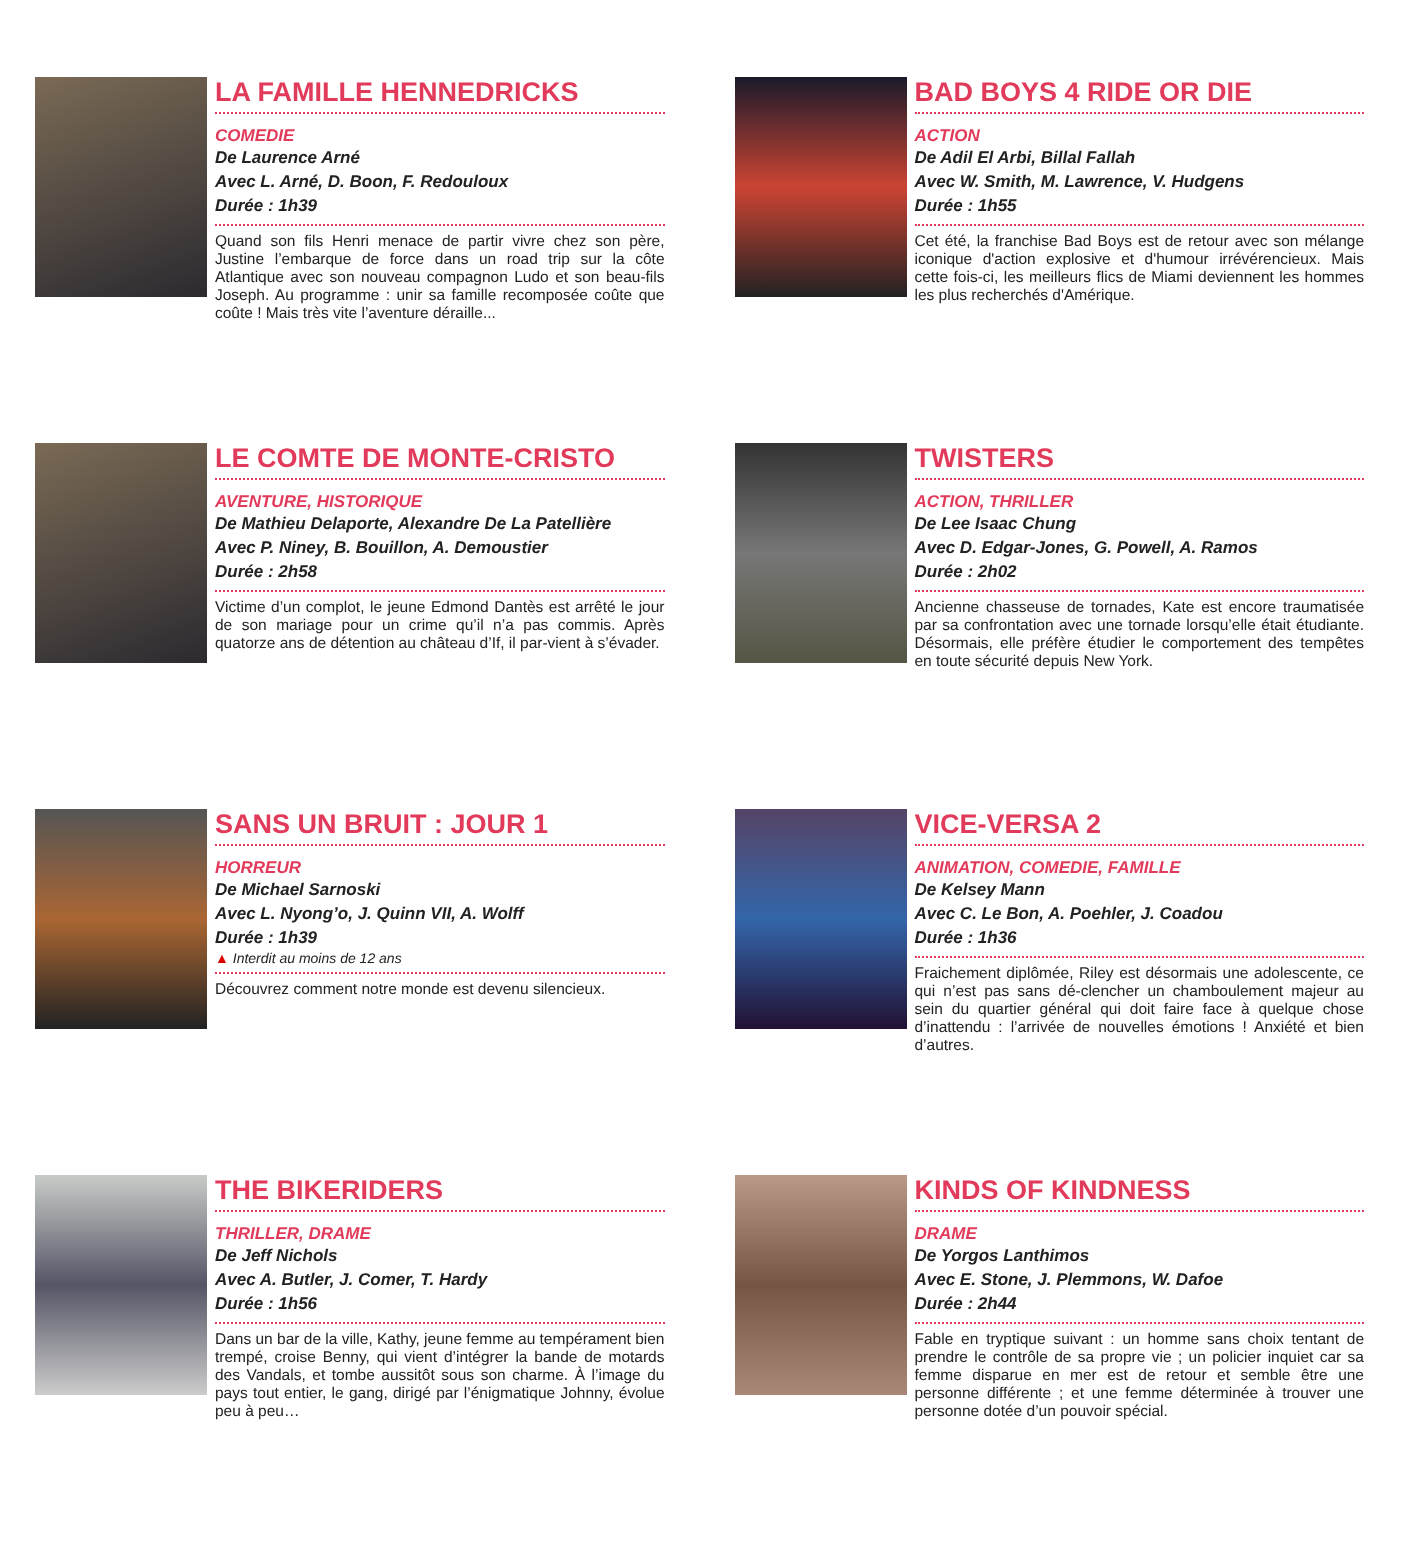LA FAMILLE HENNEDRICKS
COMEDIE
De Laurence Arné
Avec L. Arné, D. Boon, F. Redouloux
Durée : 1h39
Quand son fils Henri menace de partir vivre chez son père, Justine l’embarque de force dans un road trip sur la côte Atlantique avec son nouveau compagnon Ludo et son beau-fils Joseph. Au programme : unir sa famille recomposée coûte que coûte ! Mais très vite l’aventure déraille...
BAD BOYS 4 RIDE OR DIE
ACTION
De Adil El Arbi, Billal Fallah
Avec W. Smith, M. Lawrence, V. Hudgens
Durée : 1h55
Cet été, la franchise Bad Boys est de retour avec son mélange iconique d'action explosive et d'humour irrévérencieux. Mais cette fois-ci, les meilleurs flics de Miami deviennent les hommes les plus recherchés d'Amérique.
LE COMTE DE MONTE-CRISTO
AVENTURE, HISTORIQUE
De Mathieu Delaporte, Alexandre De La Patellière
Avec P. Niney, B. Bouillon, A. Demoustier
Durée : 2h58
Victime d’un complot, le jeune Edmond Dantès est arrêté le jour de son mariage pour un crime qu’il n’a pas commis. Après quatorze ans de détention au château d’If, il par-vient à s’évader.
TWISTERS
ACTION, THRILLER
De Lee Isaac Chung
Avec D. Edgar-Jones, G. Powell, A. Ramos
Durée : 2h02
Ancienne chasseuse de tornades, Kate est encore traumatisée par sa confrontation avec une tornade lorsqu’elle était étudiante. Désormais, elle préfère étudier le comportement des tempêtes en toute sécurité depuis New York.
SANS UN BRUIT : JOUR 1
HORREUR
De Michael Sarnoski
Avec L. Nyong’o, J. Quinn VII, A. Wolff
Durée : 1h39
▲ Interdit au moins de 12 ans
Découvrez comment notre monde est devenu silencieux.
VICE-VERSA 2
ANIMATION, COMEDIE, FAMILLE
De Kelsey Mann
Avec C. Le Bon, A. Poehler, J. Coadou
Durée : 1h36
Fraichement diplômée, Riley est désormais une adolescente, ce qui n’est pas sans dé-clencher un chamboulement majeur au sein du quartier général qui doit faire face à quelque chose d’inattendu : l’arrivée de nouvelles émotions ! Anxiété et bien d’autres.
THE BIKERIDERS
THRILLER, DRAME
De Jeff Nichols
Avec A. Butler, J. Comer, T. Hardy
Durée : 1h56
Dans un bar de la ville, Kathy, jeune femme au tempérament bien trempé, croise Benny, qui vient d’intégrer la bande de motards des Vandals, et tombe aussitôt sous son charme. À l’image du pays tout entier, le gang, dirigé par l’énigmatique Johnny, évolue peu à peu…
KINDS OF KINDNESS
DRAME
De Yorgos Lanthimos
Avec E. Stone, J. Plemmons, W. Dafoe
Durée : 2h44
Fable en tryptique suivant : un homme sans choix tentant de prendre le contrôle de sa propre vie ; un policier inquiet car sa femme disparue en mer est de retour et semble être une personne différente ; et une femme déterminée à trouver une personne dotée d’un pouvoir spécial.